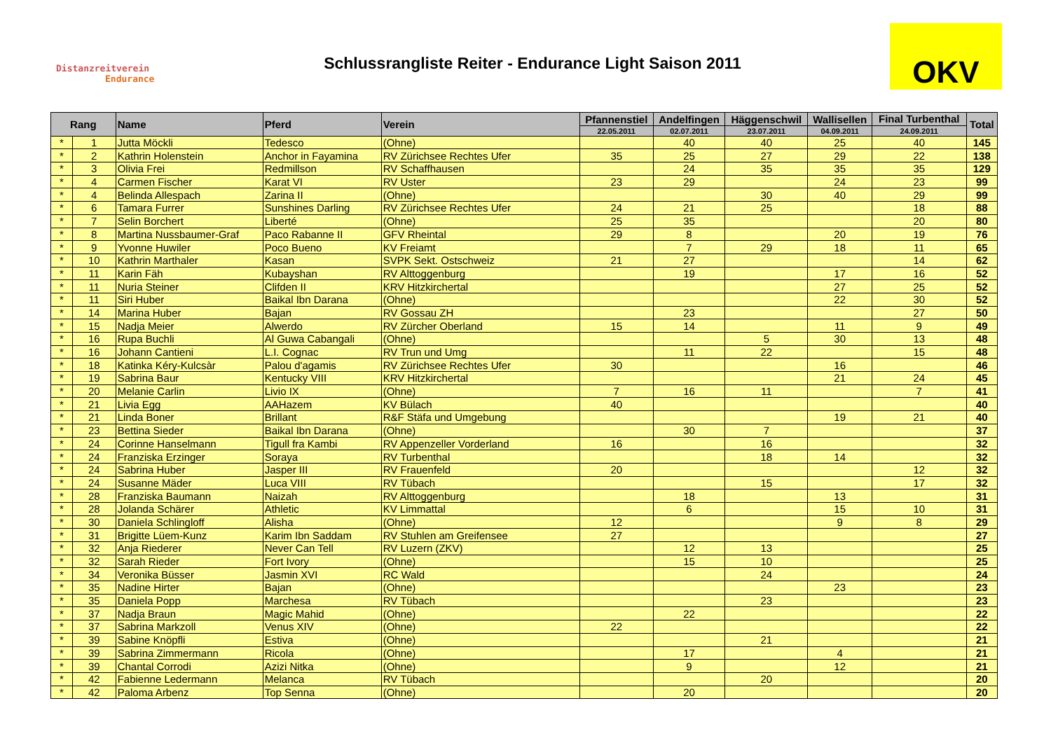Distanzreitverein
Endurance
Schlussrangliste Reiter - Endurance Light Saison 2011
OKV
| Rang | | Name | Pferd | Verein | Pfannenstiel | Andelfingen | Häggenschwil | Wallisellen | Final Turbenthal | Total |
| --- | --- | --- | --- | --- | --- | --- | --- | --- | --- | --- |
| | | | | | 22.05.2011 | 02.07.2011 | 23.07.2011 | 04.09.2011 | 24.09.2011 | |
| * | 1 | Jutta Möckli | Tedesco | (Ohne) | | 40 | 40 | 25 | 40 | 145 |
| * | 2 | Kathrin Holenstein | Anchor in Fayamina | RV Zürichsee Rechtes Ufer | 35 | 25 | 27 | 29 | 22 | 138 |
| * | 3 | Olivia Frei | Redmillson | RV Schaffhausen | | 24 | 35 | 35 | 35 | 129 |
| * | 4 | Carmen Fischer | Karat VI | RV Uster | 23 | 29 | | 24 | 23 | 99 |
| * | 4 | Belinda Allespach | Zarina II | (Ohne) | | | 30 | 40 | 29 | 99 |
| * | 6 | Tamara Furrer | Sunshines Darling | RV Zürichsee Rechtes Ufer | 24 | 21 | 25 | | 18 | 88 |
| * | 7 | Selin Borchert | Liberté | (Ohne) | 25 | 35 | | | 20 | 80 |
| * | 8 | Martina Nussbaumer-Graf | Paco Rabanne II | GFV Rheintal | 29 | 8 | | 20 | 19 | 76 |
| * | 9 | Yvonne Huwiler | Poco Bueno | KV Freiamt | | 7 | 29 | 18 | 11 | 65 |
| * | 10 | Kathrin Marthaler | Kasan | SVPK Sekt. Ostschweiz | 21 | 27 | | | 14 | 62 |
| * | 11 | Karin Fäh | Kubayshan | RV Alttoggenburg | | 19 | | 17 | 16 | 52 |
| * | 11 | Nuria Steiner | Clifden II | KRV Hitzkirchertal | | | | 27 | 25 | 52 |
| * | 11 | Siri Huber | Baikal Ibn Darana | (Ohne) | | | | 22 | 30 | 52 |
| * | 14 | Marina Huber | Bajan | RV Gossau ZH | | 23 | | | 27 | 50 |
| * | 15 | Nadja Meier | Alwerdo | RV Zürcher Oberland | 15 | 14 | | 11 | 9 | 49 |
| * | 16 | Rupa Buchli | Al Guwa Cabangali | (Ohne) | | | 5 | 30 | 13 | 48 |
| * | 16 | Johann Cantieni | L.I. Cognac | RV Trun und Umg | | 11 | 22 | | 15 | 48 |
| * | 18 | Katinka Kéry-Kulcsàr | Palou d'agamis | RV Zürichsee Rechtes Ufer | 30 | | | 16 | | 46 |
| * | 19 | Sabrina Baur | Kentucky VIII | KRV Hitzkirchertal | | | | 21 | 24 | 45 |
| * | 20 | Melanie Carlin | Livio IX | (Ohne) | 7 | 16 | 11 | | 7 | 41 |
| * | 21 | Livia Egg | AAHazem | KV Bülach | 40 | | | | | 40 |
| * | 21 | Linda Boner | Brillant | R&F Stäfa und Umgebung | | | | 19 | 21 | 40 |
| * | 23 | Bettina Sieder | Baikal Ibn Darana | (Ohne) | | 30 | 7 | | | 37 |
| * | 24 | Corinne Hanselmann | Tigull fra Kambi | RV Appenzeller Vorderland | 16 | | 16 | | | 32 |
| * | 24 | Franziska Erzinger | Soraya | RV Turbenthal | | | 18 | 14 | | 32 |
| * | 24 | Sabrina Huber | Jasper III | RV Frauenfeld | 20 | | | | 12 | 32 |
| * | 24 | Susanne Mäder | Luca VIII | RV Tübach | | | 15 | | 17 | 32 |
| * | 28 | Franziska Baumann | Naizah | RV Alttoggenburg | | 18 | | 13 | | 31 |
| * | 28 | Jolanda Schärer | Athletic | KV Limmattal | | 6 | | 15 | 10 | 31 |
| * | 30 | Daniela Schlingloff | Alisha | (Ohne) | 12 | | | 9 | 8 | 29 |
| * | 31 | Brigitte Lüem-Kunz | Karim Ibn Saddam | RV Stuhlen am Greifensee | 27 | | | | | 27 |
| * | 32 | Anja Riederer | Never Can Tell | RV Luzern (ZKV) | | 12 | 13 | | | 25 |
| * | 32 | Sarah Rieder | Fort Ivory | (Ohne) | | 15 | 10 | | | 25 |
| * | 34 | Veronika Büsser | Jasmin XVI | RC Wald | | | 24 | | | 24 |
| * | 35 | Nadine Hirter | Bajan | (Ohne) | | | | 23 | | 23 |
| * | 35 | Daniela Popp | Marchesa | RV Tübach | | | 23 | | | 23 |
| * | 37 | Nadja Braun | Magic Mahid | (Ohne) | | 22 | | | | 22 |
| * | 37 | Sabrina Markzoll | Venus XIV | (Ohne) | 22 | | | | | 22 |
| * | 39 | Sabine Knöpfli | Estiva | (Ohne) | | | 21 | | | 21 |
| * | 39 | Sabrina Zimmermann | Ricola | (Ohne) | | 17 | | 4 | | 21 |
| * | 39 | Chantal Corrodi | Azizi Nitka | (Ohne) | | 9 | | 12 | | 21 |
| * | 42 | Fabienne Ledermann | Melanca | RV Tübach | | | 20 | | | 20 |
| * | 42 | Paloma Arbenz | Top Senna | (Ohne) | | 20 | | | | 20 |